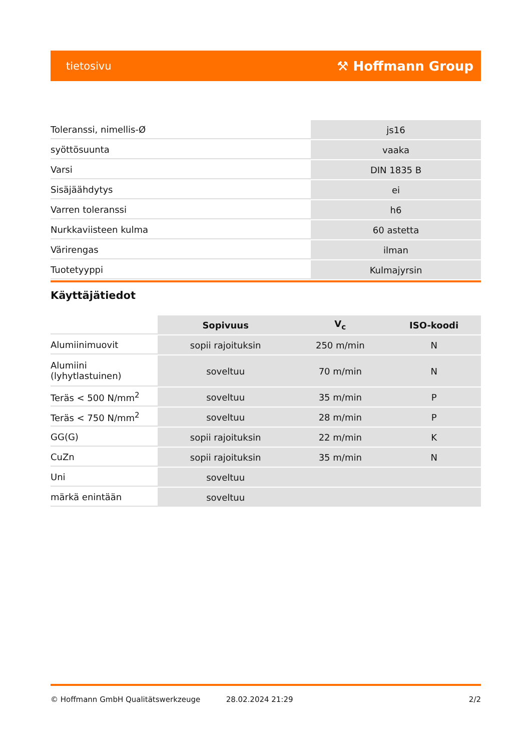tietosivu ⚒ Hoffmann Group
| Toleranssi, nimellis-Ø | js16 |
| syöttösuunta | vaaka |
| Varsi | DIN 1835 B |
| Sisäjäähdytys | ei |
| Varren toleranssi | h6 |
| Nurkkaviisteen kulma | 60 astetta |
| Värirengas | ilman |
| Tuotetyyppi | Kulmajyrsin |
Käyttäjätiedot
| | Sopivuus | V<sub>c</sub> | ISO-koodi |
| --- | --- | --- | --- |
| Alumiinimuovit | sopii rajoituksin | 250 m/min | N |
| Alumiini (lyhytlastuinen) | soveltuu | 70 m/min | N |
| Teräs < 500 N/mm<sup>2</sup> | soveltuu | 35 m/min | P |
| Teräs < 750 N/mm<sup>2</sup> | soveltuu | 28 m/min | P |
| GG(G) | sopii rajoituksin | 22 m/min | K |
| CuZn | sopii rajoituksin | 35 m/min | N |
| Uni | soveltuu | | |
| märkä enintään | soveltuu | | |
© Hoffmann GmbH Qualitätswerkzeuge 28.02.2024 21:29 2/2